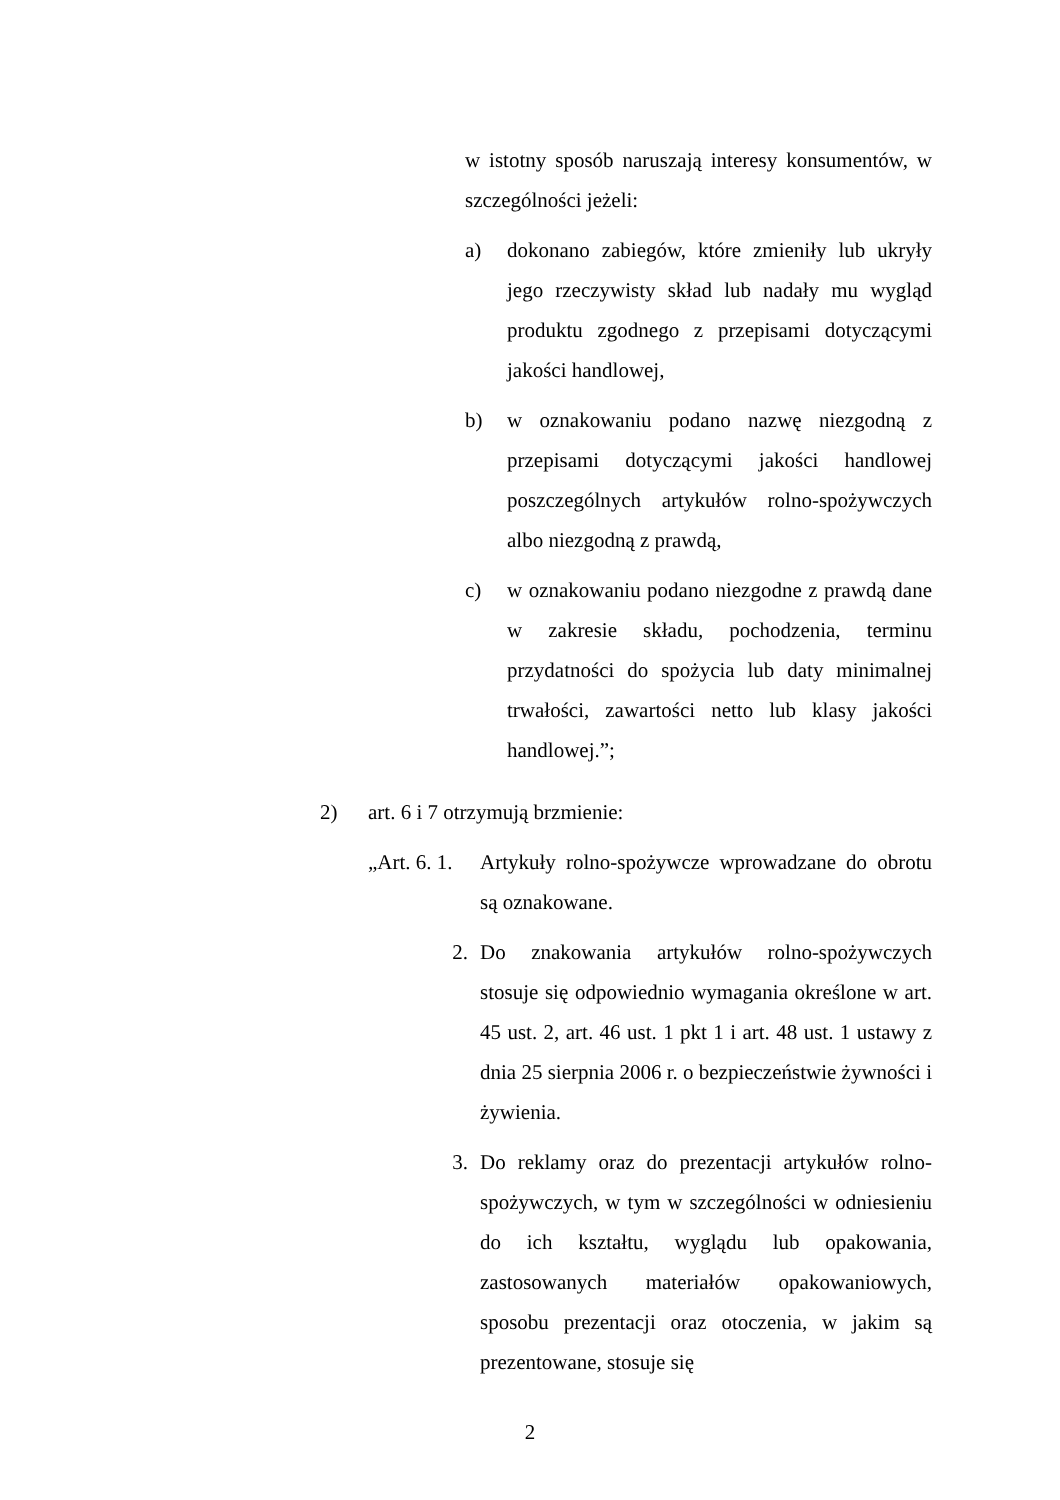w istotny sposób naruszają interesy konsumentów, w szczególności jeżeli:
a) dokonano zabiegów, które zmieniły lub ukryły jego rzeczywisty skład lub nadały mu wygląd produktu zgodnego z przepisami dotyczącymi jakości handlowej,
b) w oznakowaniu podano nazwę niezgodną z przepisami dotyczącymi jakości handlowej poszczególnych artykułów rolno-spożywczych albo niezgodną z prawdą,
c) w oznakowaniu podano niezgodne z prawdą dane w zakresie składu, pochodzenia, terminu przydatności do spożycia lub daty minimalnej trwałości, zawartości netto lub klasy jakości handlowej.”;
2) art. 6 i 7 otrzymują brzmienie:
„Art. 6. 1.
Artykuły rolno-spożywcze wprowadzane do obrotu są oznakowane.
2. Do znakowania artykułów rolno-spożywczych stosuje się odpowiednio wymagania określone w art. 45 ust. 2, art. 46 ust. 1 pkt 1 i art. 48 ust. 1 ustawy z dnia 25 sierpnia 2006 r. o bezpieczeństwie żywności i żywienia.
3. Do reklamy oraz do prezentacji artykułów rolno-spożywczych, w tym w szczególności w odniesieniu do ich kształtu, wyglądu lub opakowania, zastosowanych materiałów opakowaniowych, sposobu prezentacji oraz otoczenia, w jakim są prezentowane, stosuje się
2